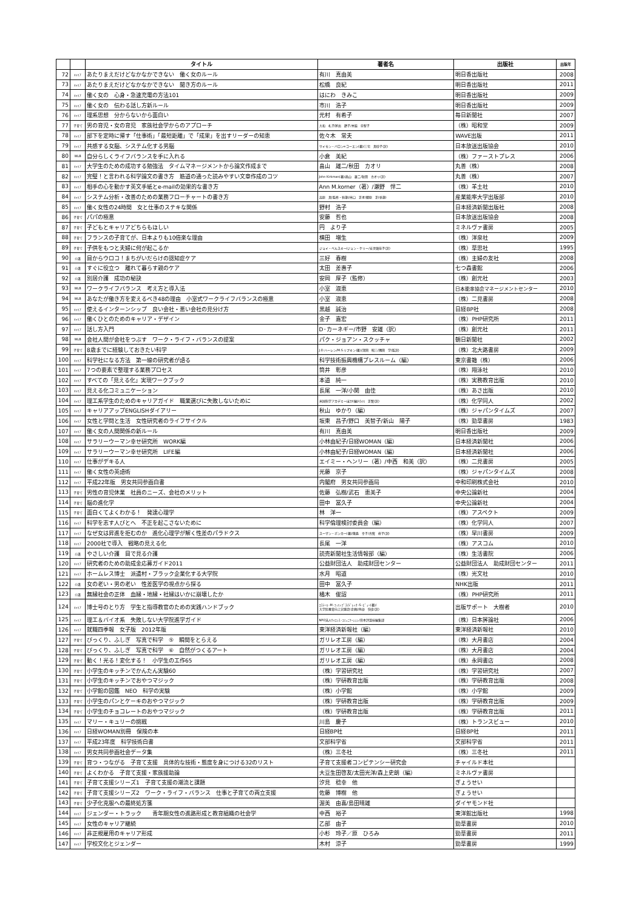| | | タイトル | 著者名 | 出版社 | 出版年 |
| --- | --- | --- | --- | --- | --- |
| 72 | ｷｬﾘｱ | あたりまえだけどなかなかできない 働く女のルール | 有川 真由美 | 明日香出版社 | 2008 |
| 73 | ｷｬﾘｱ | あたりまえだけどなかなかできない 聞き方のルール | 松橋 良紀 | 明日香出版社 | 2011 |
| 74 | ｷｬﾘｱ | 働く女の 心身・急速充電の方法101 | はにわ きみこ | 明日香出版社 | 2009 |
| 75 | ｷｬﾘｱ | 働く女の 伝わる話し方新ルール | 市川 浩子 | 明日香出版社 | 2009 |
| 76 | ｷｬﾘｱ | 理系思想 分からないから面白い | 元村 有希子 | 毎日新聞社 | 2007 |
| 77 | 子育て | 男の育児・女の育児 家族社会学からのアプローチ | 大和 礼子/斧出 節子/木脇 奈智子 | （株）昭和堂 | 2009 |
| 78 | ｷｬﾘｱ | 部下を定時に帰す「仕事術」「最短距離」で「成果」を出すリーダーの知恵 | 佐々木 常夫 | WAVE出版 | 2011 |
| 79 | ｷｬﾘｱ | 共感する女脳、システム化する男脳 | サイモン・バロン=コーエン(著)/三宅 真砂子(訳) | 日本放送出版協会 | 2010 |
| 80 | WLB | 自分らしくライフバランスを手に入れる | 小倉 美紀 | （株）ファーストプレス | 2006 |
| 81 | ｷｬﾘｱ | 大学生のための成功する勉強法 タイムマネージメントから論文作成まで | 畠山 雄二/秋田 カオリ | 丸善（株） | 2008 |
| 82 | ｷｬﾘｱ | 完璧！と言われる科学論文の書き方 筋道の通った読みやすい文章作成のコツ | John Kirkman(著)/畠山 雄二/秋田 カオリ(訳) | 丸善（株） | 2007 |
| 83 | ｷｬﾘｱ | 相手の心を動かす英文手紙とe-mailの効果的な書き方 | Ann M.korner（著）/瀬野 悍二 | （株）羊土社 | 2010 |
| 84 | ｷｬﾘｱ | システム分析・改善のための業務フローチャートの書き方 | 高原 真(監修・執筆)/米口 正孝/郷原 正(執筆) | 産業能率大学出版部 | 2010 |
| 85 | ｷｬﾘｱ | 働く女性の24時間 女と仕事のステキな関係 | 野村 浩子 | 日本経済新聞出版社 | 2008 |
| 86 | 子育て | パパの極意 | 安藤 哲也 | 日本放送出版協会 | 2008 |
| 87 | 子育て | 子どもとキャリアどちらもほしい | 円 より子 | ミネルヴァ書房 | 2005 |
| 88 | 子育て | フランスの子育てが、日本よりも10倍楽な理由 | 横田 増生 | （株）洋泉社 | 2009 |
| 89 | 子育て | 子供をもつと夫婦に何が起こるか | ジョイ・ベルスキー/ジョン・ケリー/安次嶺佳子(訳) | （株）草思社 | 1995 |
| 90 | 介護 | 目からウロコ！まちがいだらけの認知症ケア | 三好 春樹 | （株）主婦の友社 | 2008 |
| 91 | 介護 | すぐに役立つ 離れて暮らす親のケア | 太田 差惠子 | 七つ森書館 | 2006 |
| 92 | 介護 | 別居介護 成功の秘訣 | 安岡 厚子（監修） | （株）創元社 | 2003 |
| 93 | WLB | ワークライフバランス 考え方と導入法 | 小室 淑恵 | 日本能率協会マネージメントセンター | 2010 |
| 94 | WLB | あなたが働き方を変えるべき48の理由 小室式ワークライフバランスの極意 | 小室 淑恵 | （株）二見書房 | 2008 |
| 95 | ｷｬﾘｱ | 使えるインターンシップ 良い会社・悪い会社の見分け方 | 黒越 誠治 | 日経BP社 | 2008 |
| 96 | ｷｬﾘｱ | 働くひとのためのキャリア・デザイン | 金子 嘉宏 | （株）PHP研究所 | 2011 |
| 97 | ｷｬﾘｱ | 話し方入門 | D･カーネギー/市野 安雄（訳） | （株）創元社 | 2011 |
| 98 | WLB | 会社人間が会社をつぶす ワーク・ライフ・バランスの提案 | パク・ジョアン・スクッチャ | 朝日新聞社 | 2002 |
| 99 | 子育て | 8歳までに経験しておきたい科学 | J.D.ハーレン/M.S.リプキン(著)/深田 昭三/隅田 学(監訳) | （株）北大路書房 | 2009 |
| 100 | ｷｬﾘｱ | 科学社になる方法 第一線の研究者が語る | 科学技術振興機構プレスルーム（編） | 東京書籍（株） | 2006 |
| 101 | ｷｬﾘｱ | 7つの要素で整理する業務プロセス | 筒井 彰彦 | （株）翔泳社 | 2010 |
| 102 | ｷｬﾘｱ | すべての「見える化」実現ワークブック | 本道 純一 | （株）実務教育出版 | 2010 |
| 103 | ｷｬﾘｱ | 見える化コミュニケーション | 長尾 一洋/小関 由佳 | （株）あさ出版 | 2010 |
| 104 | ｷｬﾘｱ | 理工系学生のためのキャリアガイド 職業選びに失敗しないために | 米国科学アカデミーほか(編)/小川 正賢(訳) | （株）化学同人 | 2002 |
| 105 | ｷｬﾘｱ | キャリアアップENGLISHダイアリー | 秋山 ゆかり（編） | （株）ジャパンタイムズ | 2007 |
| 106 | ｷｬﾘｱ | 女性と学問と生活 女性研究者のライフサイクル | 坂東 昌子/野口 美智子/新山 陽子 | （株）勁草書房 | 1983 |
| 107 | ｷｬﾘｱ | 働く女の人間関係の新ルール | 有川 真由美 | 明日香出版社 | 2009 |
| 108 | ｷｬﾘｱ | サラリーウーマン幸せ研究所 WORK編 | 小林由紀子/日経WOMAN（編） | 日本経済新聞社 | 2006 |
| 109 | ｷｬﾘｱ | サラリーウーマン幸せ研究所 LIFE編 | 小林由紀子/日経WOMAN（編） | 日本経済新聞社 | 2006 |
| 110 | ｷｬﾘｱ | 仕事がデキる人 | エイミー・ヘンリー（著）/中西 和美（訳） | （株）二見書房 | 2005 |
| 111 | ｷｬﾘｱ | 働く女性の英語術 | 光藤 京子 | （株）ジャパンタイムズ | 2008 |
| 112 | ｷｬﾘｱ | 平成22年版 男女共同参画白書 | 内閣府 男女共同参画局 | 中和印刷株式会社 | 2010 |
| 113 | 子育て | 男性の育児休業 社員のニーズ、会社のメリット | 佐藤 弘樹/武石 恵美子 | 中央公論新社 | 2004 |
| 114 | 子育て | 脳の進化学 | 田中 冨久子 | 中央公論新社 | 2004 |
| 115 | 子育て | 面白くてよくわかる！ 発達心理学 | 林 洋一 | （株）アスペクト | 2009 |
| 116 | ｷｬﾘｱ | 科学を志す人びとへ 不正を起こさないために | 科学倫理検討委員会（編） | （株）化学同人 | 2007 |
| 117 | ｷｬﾘｱ | なぜ女は昇進を拒むのか 進化心理学が解く性差のパラドクス | スーザン・ポンカー(著)/幾島 幸子/古賀 祥子(訳) | （株）早川書房 | 2009 |
| 118 | ｷｬﾘｱ | 2000社で導入 戦略の見える化 | 長尾 一洋 | （株）アスコム | 2010 |
| 119 | 介護 | やさしい介護 目で見る介護 | 読売新聞社生活情報部（編） | （株）生活書院 | 2006 |
| 120 | ｷｬﾘｱ | 研究者のための助成金応募ガイド2011 | 公益財団法人 助成財団センター | 公益財団法人 助成財団センター | 2011 |
| 121 | ｷｬﾘｱ | ホームレス博士 派遣村・ブラック企業化する大学院 | 水月 昭道 | （株）光文社 | 2010 |
| 122 | 介護 | 女の老い・男の老い 性差医学の視点から探る | 田中 冨久子 | NHK出版 | 2011 |
| 123 | 介護 | 無縁社会の正体 血縁・地縁・社縁はいかに崩壊したか | 橘木 俊詔 | （株）PHP研究所 | 2011 |
| 124 | ｷｬﾘｱ | 博士号のとり方 学生と指導教官のための実践ハンドブック | ｴｽﾃｰﾙ･M･ﾌｨﾘｯﾌﾟｽ/ﾃﾞﾚｯｸ･S･ﾋﾟｭｰ(著)/ 大学院教育向上実践会(企画)/角谷 快彦(訳) | 出版サポート 大樹者 | 2010 |
| 125 | ｷｬﾘｱ | 理工＆バイオ系 失敗しない大学院進学ガイド | NPO法人ｻｲｴﾝｽ･ｺﾐｭﾆｹｰｼｮﾝ/日本評論社編集部 | （株）日本評論社 | 2006 |
| 126 | ｷｬﾘｱ | 就職四季報 女子版 2012年版 | 東洋経済新報社（編） | 東洋経済新報社 | 2010 |
| 127 | 子育て | びっくり、ふしぎ 写真で科学 ⑤ 瞬間をとらえる | ガリレオ工房（編） | （株）大月書店 | 2004 |
| 128 | 子育て | びっくり、ふしぎ 写真で科学 ⑥ 自然がつくるアート | ガリレオ工房（編） | （株）大月書店 | 2004 |
| 129 | 子育て | 動く！光る！変化する！ 小学生の工作65 | ガリレオ工房（編） | （株）永岡書店 | 2008 |
| 130 | 子育て | 小学生のキッチンでかんたん実験60 | （株）学習研究社 | （株）学習研究社 | 2007 |
| 131 | 子育て | 小学生のキッチンでおやつマジック | （株）学研教育出版 | （株）学研教育出版 | 2008 |
| 132 | 子育て | 小学館の図鑑 NEO 科学の実験 | （株）小学館 | （株）小学館 | 2009 |
| 133 | 子育て | 小学生のパンとケーキのおやつマジック | （株）学研教育出版 | （株）学研教育出版 | 2009 |
| 134 | 子育て | 小学生のチョコレートのおやつマジック | （株）学研教育出版 | （株）学研教育出版 | 2011 |
| 135 | ｷｬﾘｱ | マリー・キュリーの挑戦 | 川島 慶子 | （株）トランスビュー | 2010 |
| 136 | ｷｬﾘｱ | 日経WOMAN別冊 保険の本 | 日経BP社 | 日経BP社 | 2011 |
| 137 | ｷｬﾘｱ | 平成23年度 科学技術白書 | 文部科学省 | 文部科学省 | 2011 |
| 138 | ｷｬﾘｱ | 男女共同参画社会データ集 | （株）三冬社 | （株）三冬社 | 2011 |
| 139 | 子育て | 育つ・つながる 子育て支援 具体的な技術・態度を身につける32のリスト | 子育て支援者コンピテンシー研究会 | チャイルド本社 | |
| 140 | 子育て | よくわかる 子育て支援・家族援助論 | 大豆生田啓友/太田光洋/森上史朗（編） | ミネルヴァ書房 | |
| 141 | 子育て | 子育て支援シリーズ1 子育て支援の潮流と課題 | 汐見 稔幸 他 | ぎょうせい | |
| 142 | 子育て | 子育て支援シリーズ2 ワーク・ライフ・バランス 仕事と子育ての両立支援 | 佐藤 博樹 他 | ぎょうせい | |
| 143 | 子育て | 少子化克服への最終処方箋 | 渥美 由喜/島田晴雄 | ダイヤモンド社 | |
| 144 | ｷｬﾘｱ | ジェンダー・トラック 青年期女性の進路形成と教育組織の社会学 | 中西 裕子 | 東洋館出版社 | 1998 |
| 145 | ｷｬﾘｱ | 女性のキャリア継続 | 乙部 由子 | 勁草書房 | 2010 |
| 146 | ｷｬﾘｱ | 非正規雇用のキャリア形成 | 小杉 玲子／原 ひろみ | 勁草書房 | 2011 |
| 147 | ｷｬﾘｱ | 学校文化とジェンダー | 木村 涼子 | 勁草書房 | 1999 |